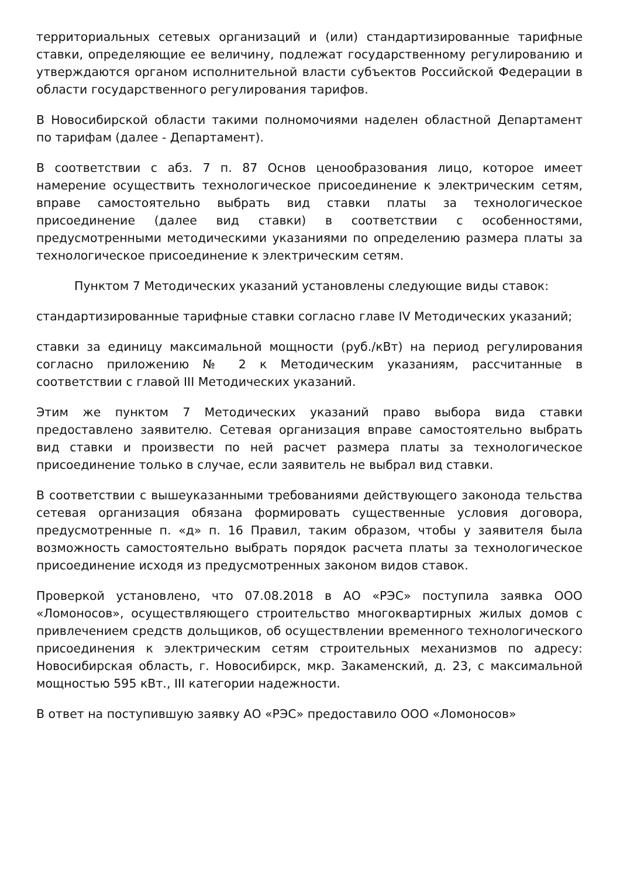территориальных сетевых организаций и (или) стандартизированные тарифные ставки, определяющие ее величину, подлежат государственному регулированию и утверждаются органом исполнительной власти субъектов Российской Федерации в области государственного регулирования тарифов.
В Новосибирской области такими полномочиями наделен областной Департамент по тарифам (далее - Департамент).
В соответствии с абз. 7 п. 87 Основ ценообразования лицо, которое имеет намерение осуществить технологическое присоединение к электрическим сетям, вправе самостоятельно выбрать вид ставки платы за технологическое присоединение (далее вид ставки) в соответствии с особенностями, предусмотренными методическими указаниями по определению размера платы за технологическое присоединение к электрическим сетям.
Пунктом 7 Методических указаний установлены следующие виды ставок:
стандартизированные тарифные ставки согласно главе IV Методических указаний;
ставки за единицу максимальной мощности (руб./кВт) на период регулирования согласно приложению № 2 к Методическим указаниям, рассчитанные в соответствии с главой III Методических указаний.
Этим же пунктом 7 Методических указаний право выбора вида ставки предоставлено заявителю. Сетевая организация вправе самостоятельно выбрать вид ставки и произвести по ней расчет размера платы за технологическое присоединение только в случае, если заявитель не выбрал вид ставки.
В соответствии с вышеуказанными требованиями действующего законода тельства сетевая организация обязана формировать существенные условия договора, предусмотренные п. «д» п. 16 Правил, таким образом, чтобы у заявителя была возможность самостоятельно выбрать порядок расчета платы за технологическое присоединение исходя из предусмотренных законом видов ставок.
Проверкой установлено, что 07.08.2018 в АО «РЭС» поступила заявка ООО «Ломоносов», осуществляющего строительство многоквартирных жилых домов с привлечением средств дольщиков, об осуществлении временного технологического присоединения к электрическим сетям строительных механизмов по адресу: Новосибирская область, г. Новосибирск, мкр. Закаменский, д. 23, с максимальной мощностью 595 кВт., III категории надежности.
В ответ на поступившую заявку АО «РЭС» предоставило ООО «Ломоносов»